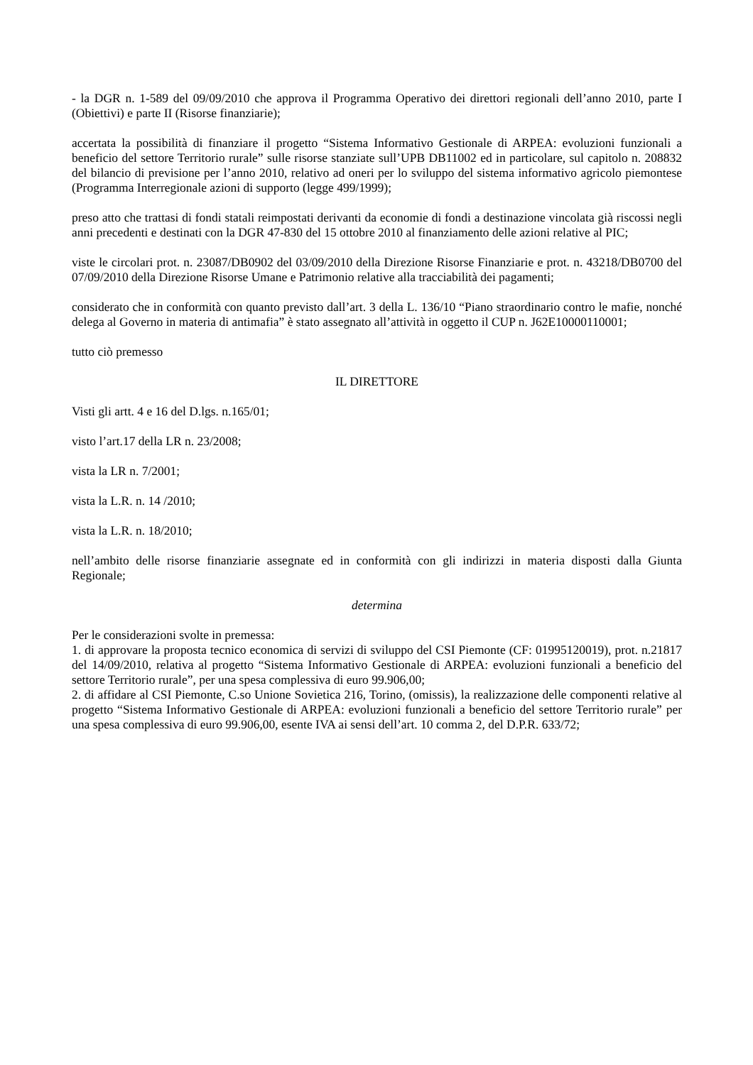- la DGR n. 1-589 del 09/09/2010 che approva il Programma Operativo dei direttori regionali dell’anno 2010, parte I (Obiettivi) e parte II (Risorse finanziarie);
accertata la possibilità di finanziare il progetto “Sistema Informativo Gestionale di ARPEA: evoluzioni funzionali a beneficio del settore Territorio rurale” sulle risorse stanziate sull’UPB DB11002 ed in particolare, sul capitolo n. 208832 del bilancio di previsione per l’anno 2010, relativo ad oneri per lo sviluppo del sistema informativo agricolo piemontese (Programma Interregionale azioni di supporto (legge 499/1999);
preso atto che trattasi di fondi statali reimpostati derivanti da economie di fondi a destinazione vincolata già riscossi negli anni precedenti e destinati con la DGR 47-830 del 15 ottobre 2010 al finanziamento delle azioni relative al PIC;
viste le circolari prot. n. 23087/DB0902 del 03/09/2010 della Direzione Risorse Finanziarie e prot. n. 43218/DB0700 del 07/09/2010 della Direzione Risorse Umane e Patrimonio relative alla tracciabilità dei pagamenti;
considerato che in conformità con quanto previsto dall’art. 3 della L. 136/10 “Piano straordinario contro le mafie, nonché delega al Governo in materia di antimafia” è stato assegnato all’attività in oggetto il CUP n. J62E10000110001;
tutto ciò premesso
IL DIRETTORE
Visti gli artt. 4 e 16 del D.lgs. n.165/01;
visto l’art.17 della LR n. 23/2008;
vista la LR n. 7/2001;
vista la L.R. n. 14 /2010;
vista la L.R. n. 18/2010;
nell’ambito delle risorse finanziarie assegnate ed in conformità con gli indirizzi in materia disposti dalla Giunta Regionale;
determina
Per le considerazioni svolte in premessa:
1. di approvare la proposta tecnico economica di servizi di sviluppo del CSI Piemonte (CF: 01995120019), prot. n.21817 del 14/09/2010, relativa al progetto “Sistema Informativo Gestionale di ARPEA: evoluzioni funzionali a beneficio del settore Territorio rurale”, per una spesa complessiva di euro 99.906,00;
2. di affidare al CSI Piemonte, C.so Unione Sovietica 216, Torino, (omissis), la realizzazione delle componenti relative al progetto “Sistema Informativo Gestionale di ARPEA: evoluzioni funzionali a beneficio del settore Territorio rurale” per una spesa complessiva di euro 99.906,00, esente IVA ai sensi dell’art. 10 comma 2, del D.P.R. 633/72;